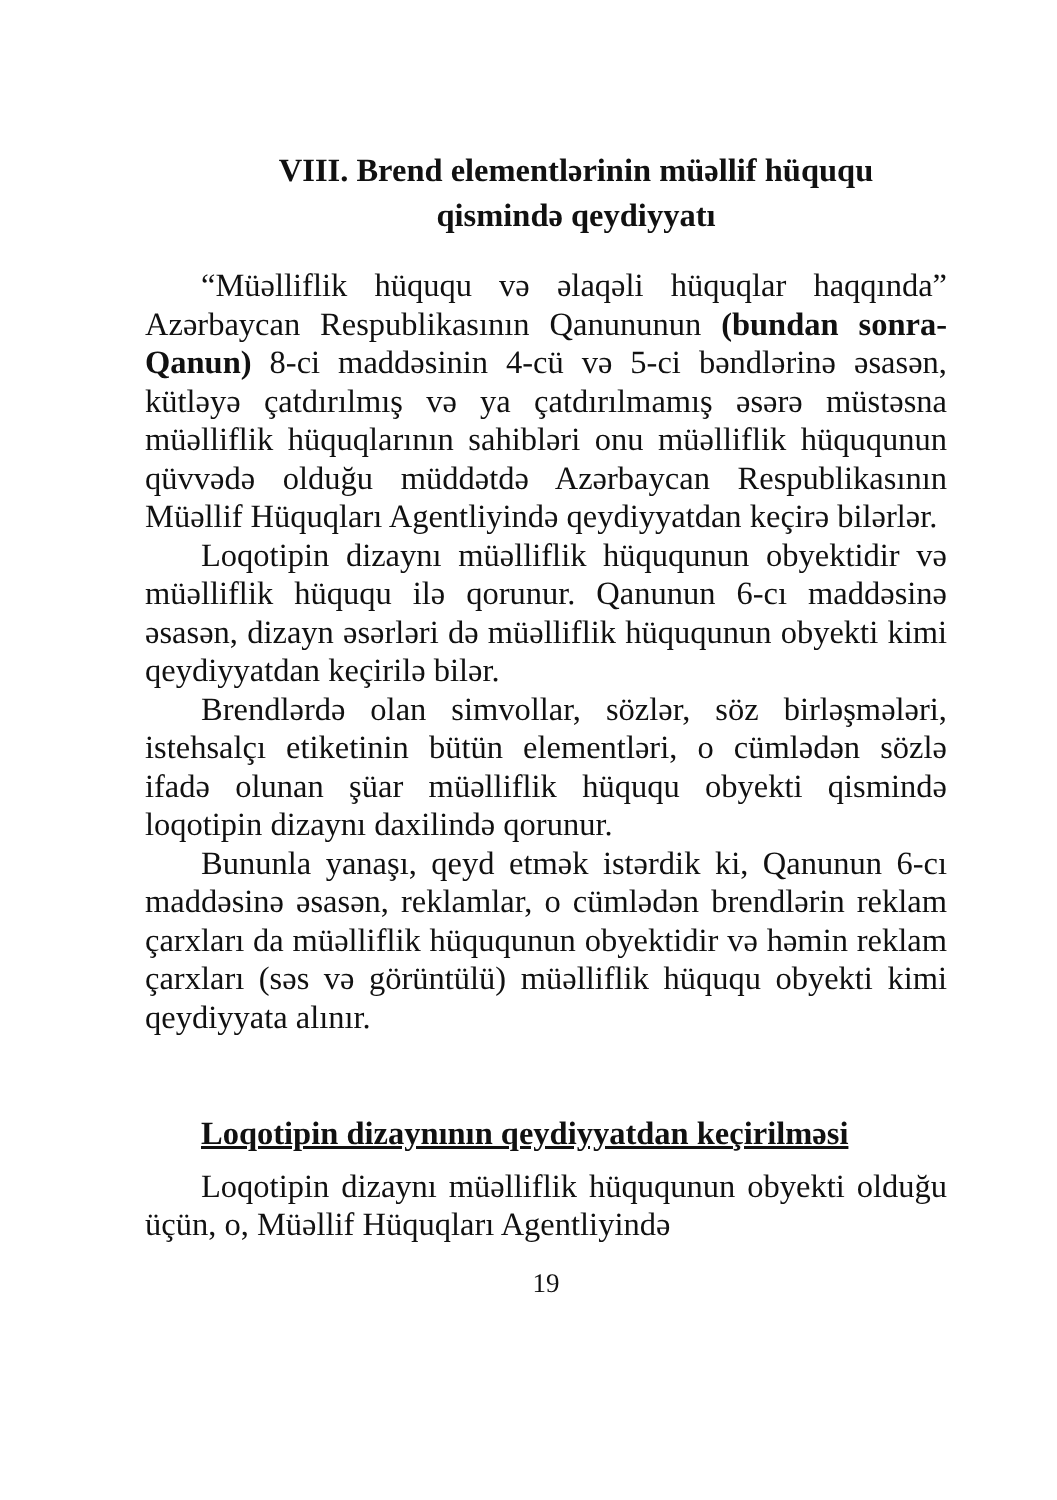VIII. Brend elementlərinin müəllif hüququ
qismində qeydiyyatı
“Müəlliflik hüququ və əlaqəli hüquqlar haqqında” Azərbaycan Respublikasının Qanununun (bundan sonra-Qanun) 8-ci maddəsinin 4-cü və 5-ci bəndlərinə əsasən, kütləyə çatdırılmış və ya çatdırılmamış əsərə müstəsna müəlliflik hüquqlarının sahibləri onu müəlliflik hüququnun qüvvədə olduğu müddətdə Azərbaycan Respublikasının Müəllif Hüquqları Agentliyində qeydiyyatdan keçirə bilərlər.
Loqotipin dizaynı müəlliflik hüququnun obyektidir və müəlliflik hüququ ilə qorunur. Qanunun 6-cı maddəsinə əsasən, dizayn əsərləri də müəlliflik hüququnun obyekti kimi qeydiyyatdan keçirilə bilər.
Brendlərdə olan simvollar, sözlər, söz birləşmələri, istehsalçı etiketinin bütün elementləri, o cümlədən sözlə ifadə olunan şüar müəlliflik hüququ obyekti qismində loqotipin dizaynı daxilində qorunur.
Bununla yanaşı, qeyd etmək istərdik ki, Qanunun 6-cı maddəsinə əsasən, reklamlar, o cümlədən brendlərin reklam çarxları da müəlliflik hüququnun obyektidir və həmin reklam çarxları (səs və görüntülü) müəlliflik hüququ obyekti kimi qeydiyyata alınır.
Loqotipin dizaynının qeydiyyatdan keçirilməsi
Loqotipin dizaynı müəlliflik hüququnun obyekti olduğu üçün, o, Müəllif Hüquqları Agentliyində
19